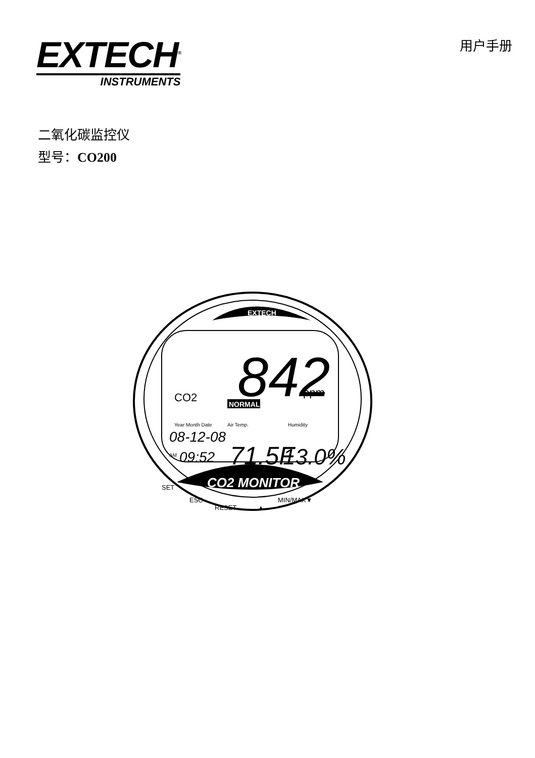EXTECH<sup>®</sup>
INSTRUMENTS
用户手册
二氧化碳监控仪
型号：CO200
EXTECH
842
ppm
CO2
NORMAL
Year Month Date
08-12-08
AM
09:52
Air Temp.
71.5F
Humidity
13.0%
CO2 MONITOR
SET
ESC
RESET
▲
MIN/MAX▼